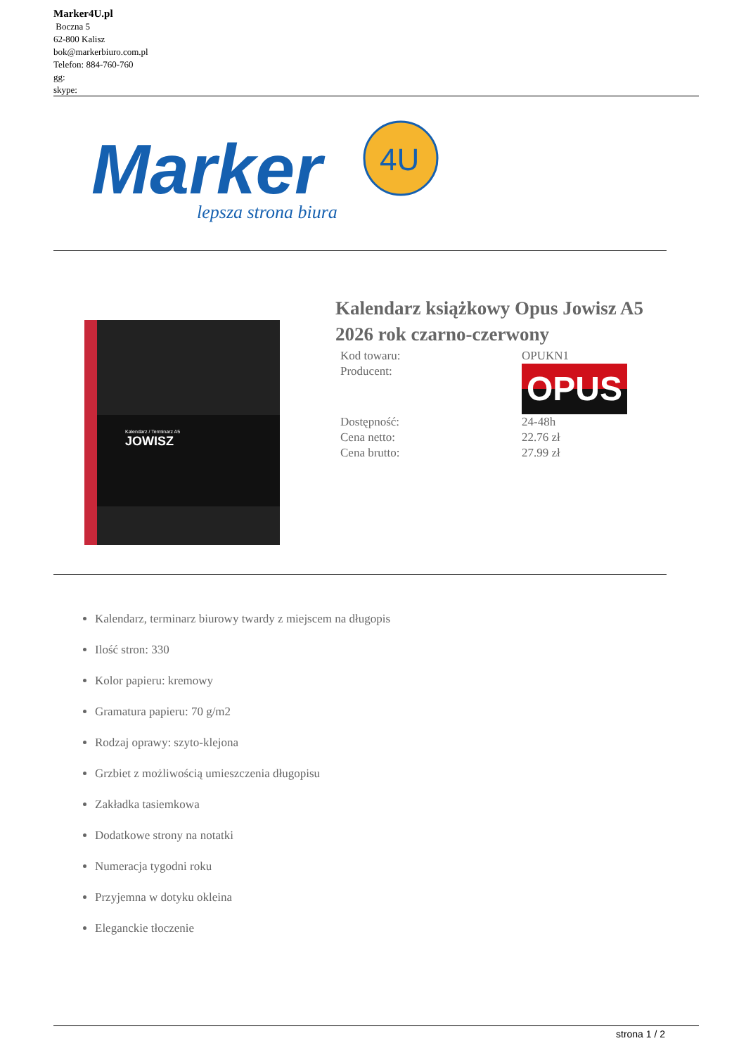Marker4U.pl
Boczna 5
62-800 Kalisz
bok@markerbiuro.com.pl
Telefon: 884-760-760
gg:
skype:
Marker
4U
lepsza strona biura
Kalendarz / Terminarz A5
JOWISZ
Kalendarz książkowy Opus Jowisz A5 2026 rok czarno-czerwony
| Kod towaru: | OPUKN1 |
| Producent: | OPUS |
| Dostępność: | 24-48h |
| Cena netto: | 22.76 zł |
| Cena brutto: | 27.99 zł |
Kalendarz, terminarz biurowy twardy z miejscem na długopis
Ilość stron: 330
Kolor papieru: kremowy
Gramatura papieru: 70 g/m2
Rodzaj oprawy: szyto-klejona
Grzbiet z możliwością umieszczenia długopisu
Zakładka tasiemkowa
Dodatkowe strony na notatki
Numeracja tygodni roku
Przyjemna w dotyku okleina
Eleganckie tłoczenie
strona 1 / 2